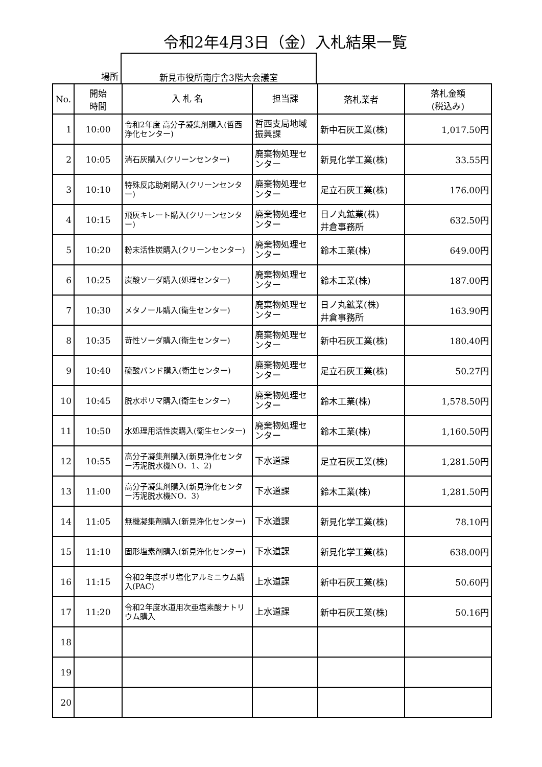令和2年4月3日（金）入札結果一覧
場所 新見市役所南庁舎3階大会議室
| No. | 開始 時間 | 入 札 名 | 担当課 | 落札業者 | 落札金額 (税込み) |
| --- | --- | --- | --- | --- | --- |
| 1 | 10:00 | 令和2年度 高分子凝集剤購入(哲西浄化センター) | 哲西支局地域振興課 | 新中石灰工業(株) | 1,017.50円 |
| 2 | 10:05 | 消石灰購入(クリーンセンター) | 廃棄物処理センター | 新見化学工業(株) | 33.55円 |
| 3 | 10:10 | 特殊反応助剤購入(クリーンセンター) | 廃棄物処理センター | 足立石灰工業(株) | 176.00円 |
| 4 | 10:15 | 飛灰キレート購入(クリーンセンター) | 廃棄物処理センター | 日ノ丸鉱業(株) 井倉事務所 | 632.50円 |
| 5 | 10:20 | 粉末活性炭購入(クリーンセンター) | 廃棄物処理センター | 鈴木工業(株) | 649.00円 |
| 6 | 10:25 | 炭酸ソーダ購入(処理センター) | 廃棄物処理センター | 鈴木工業(株) | 187.00円 |
| 7 | 10:30 | メタノール購入(衛生センター) | 廃棄物処理センター | 日ノ丸鉱業(株) 井倉事務所 | 163.90円 |
| 8 | 10:35 | 苛性ソーダ購入(衛生センター) | 廃棄物処理センター | 新中石灰工業(株) | 180.40円 |
| 9 | 10:40 | 硫酸バンド購入(衛生センター) | 廃棄物処理センター | 足立石灰工業(株) | 50.27円 |
| 10 | 10:45 | 脱水ポリマ購入(衛生センター) | 廃棄物処理センター | 鈴木工業(株) | 1,578.50円 |
| 11 | 10:50 | 水処理用活性炭購入(衛生センター) | 廃棄物処理センター | 鈴木工業(株) | 1,160.50円 |
| 12 | 10:55 | 高分子凝集剤購入(新見浄化センター汚泥脱水機NO．1、2) | 下水道課 | 足立石灰工業(株) | 1,281.50円 |
| 13 | 11:00 | 高分子凝集剤購入(新見浄化センター汚泥脱水機NO．3) | 下水道課 | 鈴木工業(株) | 1,281.50円 |
| 14 | 11:05 | 無機凝集剤購入(新見浄化センター) | 下水道課 | 新見化学工業(株) | 78.10円 |
| 15 | 11:10 | 固形塩素剤購入(新見浄化センター) | 下水道課 | 新見化学工業(株) | 638.00円 |
| 16 | 11:15 | 令和2年度ポリ塩化アルミニウム購入(PAC) | 上水道課 | 新中石灰工業(株) | 50.60円 |
| 17 | 11:20 | 令和2年度水道用次亜塩素酸ナトリウム購入 | 上水道課 | 新中石灰工業(株) | 50.16円 |
| 18 | | | | | |
| 19 | | | | | |
| 20 | | | | | |